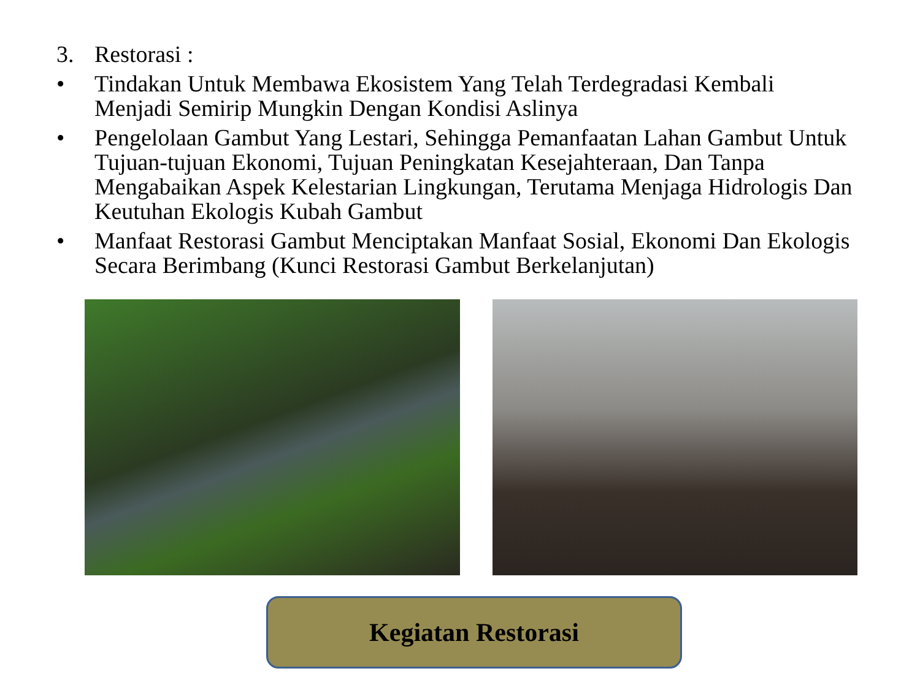3. Restorasi :
• Tindakan Untuk Membawa Ekosistem Yang Telah Terdegradasi Kembali Menjadi Semirip Mungkin Dengan Kondisi Aslinya
• Pengelolaan Gambut Yang Lestari, Sehingga Pemanfaatan Lahan Gambut Untuk Tujuan-tujuan Ekonomi, Tujuan Peningkatan Kesejahteraan, Dan Tanpa Mengabaikan Aspek Kelestarian Lingkungan, Terutama Menjaga Hidrologis Dan Keutuhan Ekologis Kubah Gambut
• Manfaat Restorasi Gambut Menciptakan Manfaat Sosial, Ekonomi Dan Ekologis Secara Berimbang (Kunci Restorasi Gambut Berkelanjutan)
Kegiatan Restorasi